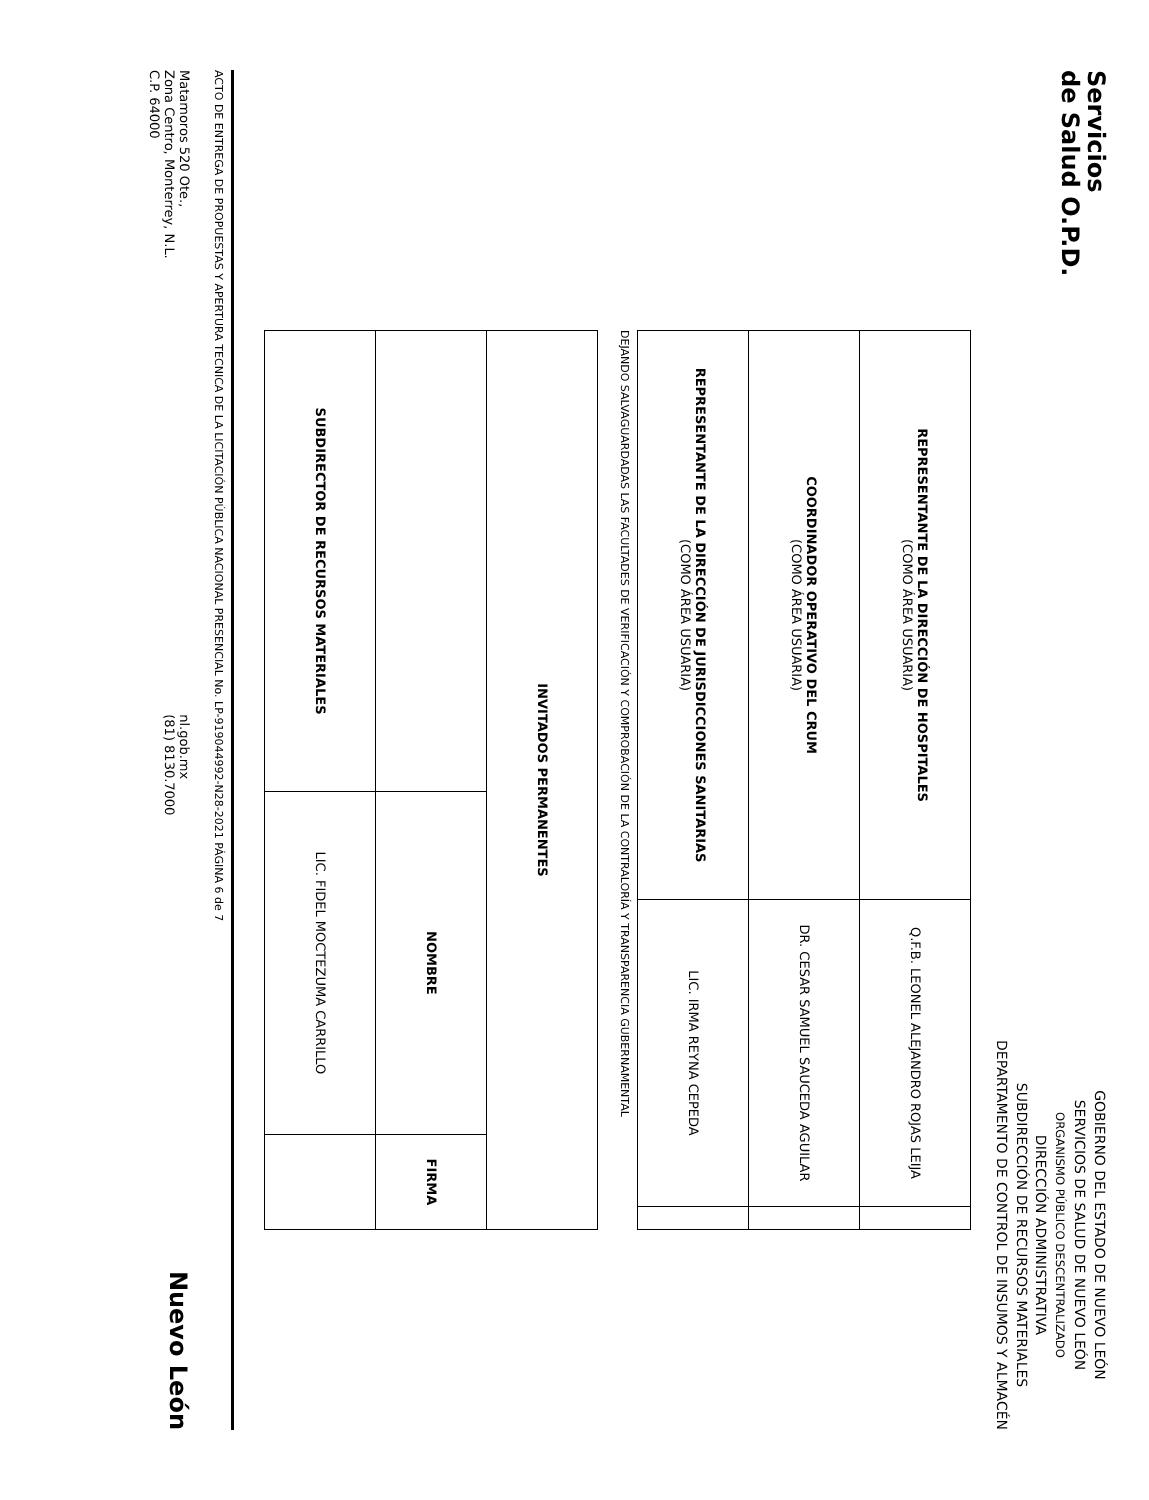Servicios
de Salud O.P.D.
GOBIERNO DEL ESTADO DE NUEVO LEÓN
SERVICIOS DE SALUD DE NUEVO LEÓN
ORGANISMO PÚBLICO DESCENTRALIZADO
DIRECCIÓN ADMINISTRATIVA
SUBDIRECCIÓN DE RECURSOS MATERIALES
DEPARTAMENTO DE CONTROL DE INSUMOS Y ALMACÉN
| REPRESENTANTE DE LA DIRECCIÓN DE HOSPITALES (COMO ÁREA USUARIA) | Q.F.B. LEONEL ALEJANDRO ROJAS LEIJA | |
| COORDINADOR OPERATIVO DEL CRUM (COMO ÁREA USUARIA) | DR. CESAR SAMUEL SAUCEDA AGUILAR | |
| REPRESENTANTE DE LA DIRECCIÓN DE JURISDICCIONES SANITARIAS (COMO ÁREA USUARIA) | LIC. IRMA REYNA CEPEDA | |
DEJANDO SALVAGUARDADAS LAS FACULTADES DE VERIFICACIÓN Y COMPROBACIÓN DE LA CONTRALORÍA Y TRANSPARENCIA GUBERNAMENTAL
| INVITADOS PERMANENTES | | |
| --- | --- | --- |
| | NOMBRE | FIRMA |
| SUBDIRECTOR DE RECURSOS MATERIALES | LIC. FIDEL MOCTEZUMA CARRILLO | |
ACTO DE ENTREGA DE PROPUESTAS Y APERTURA TECNICA DE LA LICITACIÓN PÚBLICA NACIONAL PRESENCIAL No. LP-919044992-N28-2021 PÁGINA 6 de 7
Matamoros 520 Ote.,
Zona Centro, Monterrey, N.L.
C.P. 64000
nl.gob.mx
(81) 8130.7000
Nuevo León